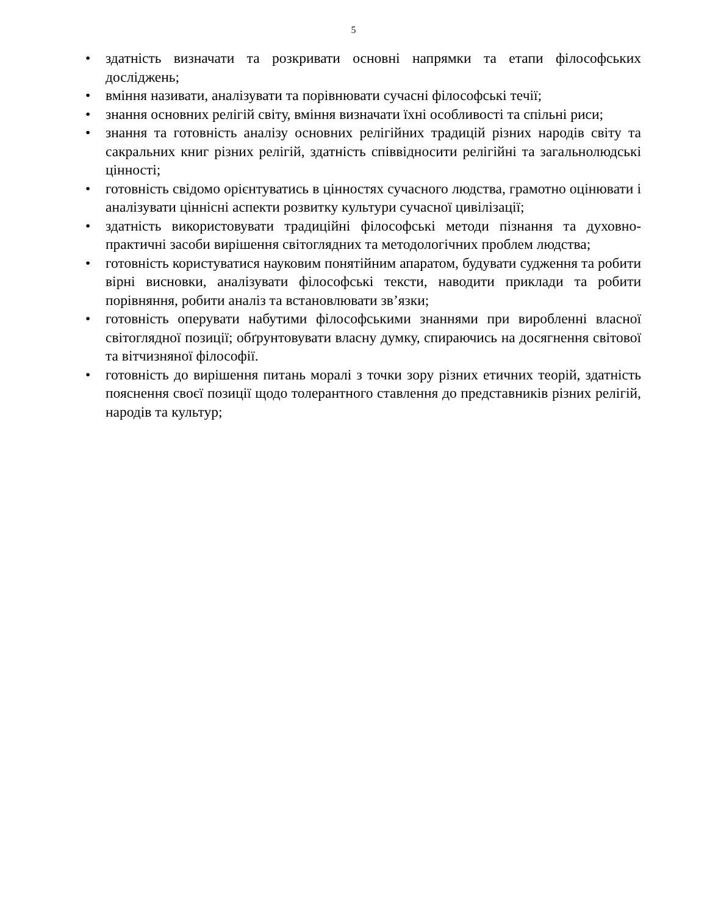5
• здатність визначати та розкривати основні напрямки та етапи філософських досліджень;
• вміння називати, аналізувати та порівнювати сучасні філософські течії;
• знання основних релігій світу, вміння визначати їхні особливості та спільні риси;
• знання та готовність аналізу основних релігійних традицій різних народів світу та сакральних книг різних релігій, здатність співвідносити релігійні та загальнолюдські цінності;
• готовність свідомо орієнтуватись в цінностях сучасного людства, грамотно оцінювати і аналізувати ціннісні аспекти розвитку культури сучасної цивілізації;
• здатність використовувати традиційні філософські методи пізнання та духовно-практичні засоби вирішення світоглядних та методологічних проблем людства;
• готовність користуватися науковим понятійним апаратом, будувати судження та робити вірні висновки, аналізувати філософські тексти, наводити приклади та робити порівняння, робити аналіз та встановлювати зв’язки;
• готовність оперувати набутими філософськими знаннями при виробленні власної світоглядної позиції; обґрунтовувати власну думку, спираючись на досягнення світової та вітчизняної філософії.
• готовність до вирішення питань моралі з точки зору різних етичних теорій, здатність пояснення своєї позиції щодо толерантного ставлення до представників різних релігій, народів та культур;